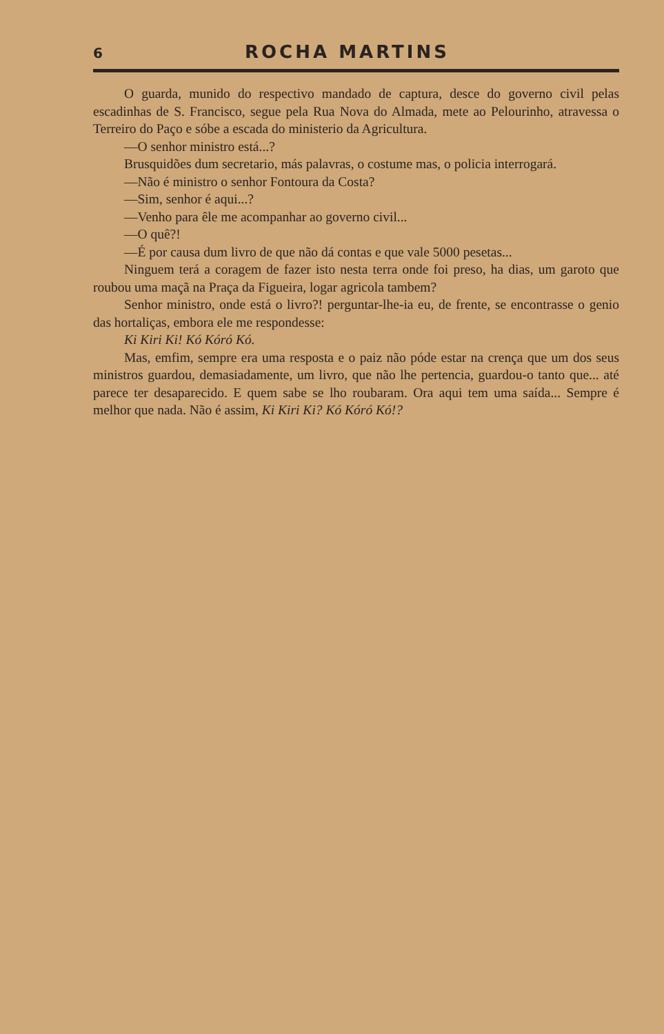6 ROCHA MARTINS
O guarda, munido do respectivo mandado de captura, desce do governo civil pelas escadinhas de S. Francisco, segue pela Rua Nova do Almada, mete ao Pelourinho, atravessa o Terreiro do Paço e sóbe a escada do ministerio da Agricultura.
—O senhor ministro está...?
Brusquidões dum secretario, más palavras, o costume mas, o policia interrogará.
—Não é ministro o senhor Fontoura da Costa?
—Sim, senhor é aqui...?
—Venho para êle me acompanhar ao governo civil...
—O quê?!
—É por causa dum livro de que não dá contas e que vale 5000 pesetas...
Ninguem terá a coragem de fazer isto nesta terra onde foi preso, ha dias, um garoto que roubou uma maçã na Praça da Figueira, logar agricola tambem?
Senhor ministro, onde está o livro?! perguntar-lhe-ia eu, de frente, se encontrasse o genio das hortaliças, embora ele me respondesse:
Ki Kiri Ki! Kó Kóró Kó.
Mas, emfim, sempre era uma resposta e o paiz não póde estar na crença que um dos seus ministros guardou, demasiadamente, um livro, que não lhe pertencia, guardou-o tanto que... até parece ter desaparecido. E quem sabe se lho roubaram. Ora aqui tem uma saída... Sempre é melhor que nada. Não é assim, Ki Kiri Ki? Kó Kóró Kó!?